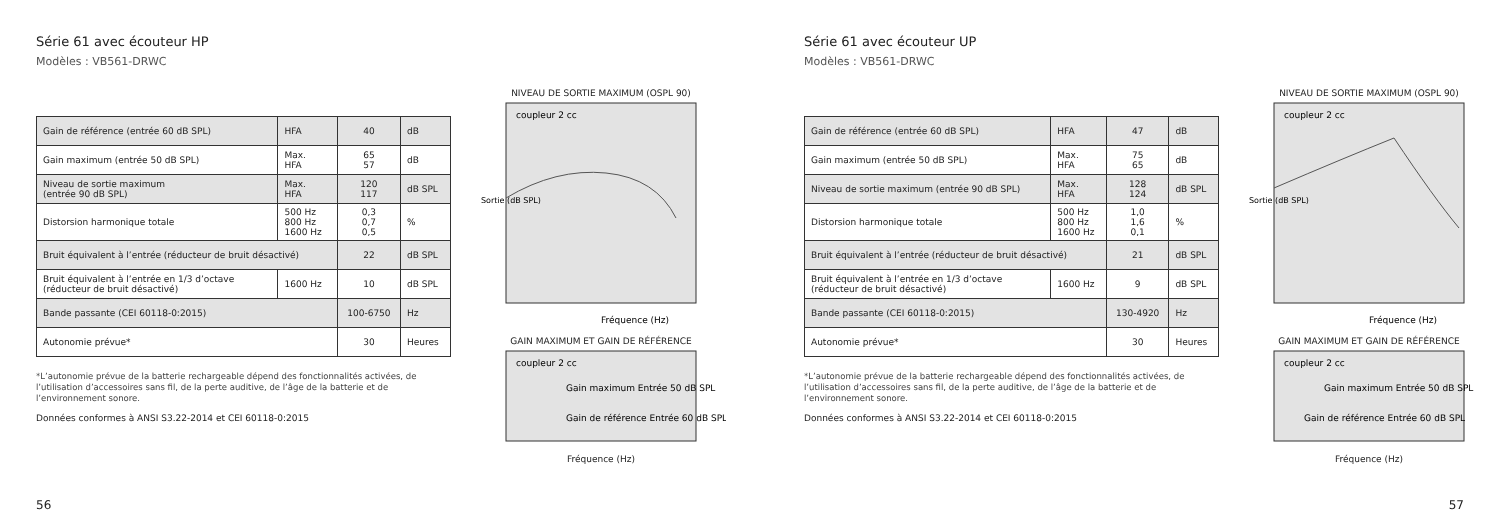Série 61 avec écouteur HP
Modèles : VB561-DRWC
| Gain de référence (entrée 60 dB SPL) | HFA | 40 | dB |
| Gain maximum (entrée 50 dB SPL) | Max. HFA | 65 57 | dB |
| Niveau de sortie maximum (entrée 90 dB SPL) | Max. HFA | 120 117 | dB SPL |
| Distorsion harmonique totale | 500 Hz 800 Hz 1600 Hz | 0,3 0,7 0,5 | % |
| Bruit équivalent à l’entrée (réducteur de bruit désactivé) | | 22 | dB SPL |
| Bruit équivalent à l’entrée en 1/3 d’octave (réducteur de bruit désactivé) | 1600 Hz | 10 | dB SPL |
| Bande passante (CEI 60118-0:2015) | | 100-6750 | Hz |
| Autonomie prévue* | | 30 | Heures |
*L’autonomie prévue de la batterie rechargeable dépend des fonctionnalités activées, de l’utilisation d’accessoires sans fil, de la perte auditive, de l’âge de la batterie et de l’environnement sonore.
Données conformes à ANSI S3.22-2014 et CEI 60118-0:2015
NIVEAU DE SORTIE MAXIMUM (OSPL 90)
coupleur 2 cc
Sortie (dB SPL)
Fréquence (Hz)
GAIN MAXIMUM ET GAIN DE RÉFÉRENCE
coupleur 2 cc
Gain maximum Entrée 50 dB SPL
Gain de référence Entrée 60 dB SPL
Fréquence (Hz)
56
Série 61 avec écouteur UP
Modèles : VB561-DRWC
| Gain de référence (entrée 60 dB SPL) | HFA | 47 | dB |
| Gain maximum (entrée 50 dB SPL) | Max. HFA | 75 65 | dB |
| Niveau de sortie maximum (entrée 90 dB SPL) | Max. HFA | 128 124 | dB SPL |
| Distorsion harmonique totale | 500 Hz 800 Hz 1600 Hz | 1,0 1,6 0,1 | % |
| Bruit équivalent à l’entrée (réducteur de bruit désactivé) | | 21 | dB SPL |
| Bruit équivalent à l’entrée en 1/3 d’octave (réducteur de bruit désactivé) | 1600 Hz | 9 | dB SPL |
| Bande passante (CEI 60118-0:2015) | | 130-4920 | Hz |
| Autonomie prévue* | | 30 | Heures |
*L’autonomie prévue de la batterie rechargeable dépend des fonctionnalités activées, de l’utilisation d’accessoires sans fil, de la perte auditive, de l’âge de la batterie et de l’environnement sonore.
Données conformes à ANSI S3.22-2014 et CEI 60118-0:2015
NIVEAU DE SORTIE MAXIMUM (OSPL 90)
coupleur 2 cc
Sortie (dB SPL)
Fréquence (Hz)
GAIN MAXIMUM ET GAIN DE RÉFÉRENCE
coupleur 2 cc
Gain maximum Entrée 50 dB SPL
Gain de référence Entrée 60 dB SPL
Fréquence (Hz)
57